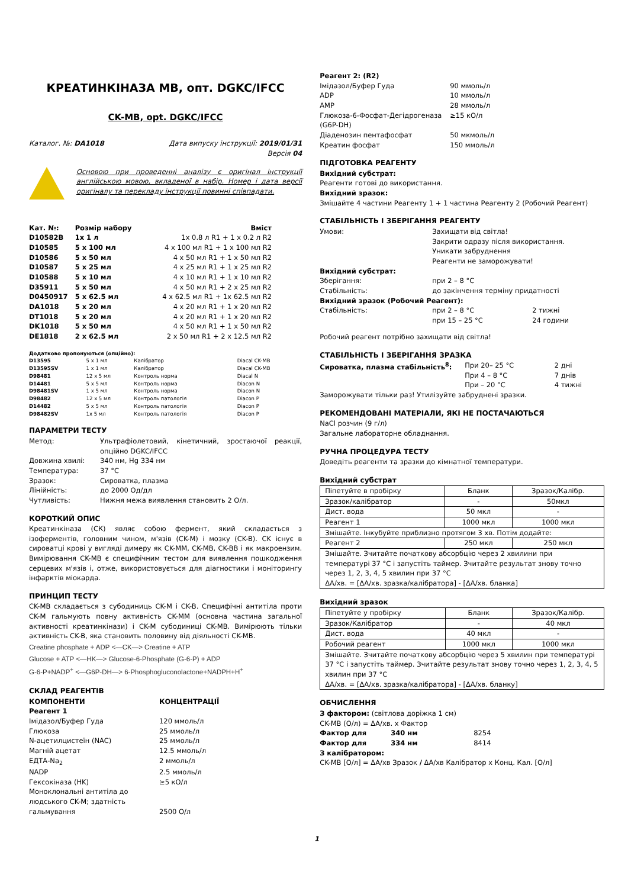КРЕАТИНКІНАЗА МВ, опт. DGKC/IFCC
CK-MB, opt. DGKC/IFCC
| Каталог. №: DA1018 | Дата випуску інструкції: 2019/01/31 Версія 04 |
Основою при проведенні аналізу є оригінал інструкції англійською мовою, вкладеної в набір. Номер і дата версії оригіналу та перекладу інструкції повинні співпадати.
| Кат. №: | Розмір набору | Вміст |
| --- | --- | --- |
| D10582B | 1x 1 л | 1x 0.8 л R1 + 1 x 0.2 л R2 |
| D10585 | 5 x 100 мл | 4 x 100 мл R1 + 1 x 100 мл R2 |
| D10586 | 5 x 50 мл | 4 x 50 мл R1 + 1 x 50 мл R2 |
| D10587 | 5 x 25 мл | 4 x 25 мл R1 + 1 x 25 мл R2 |
| D10588 | 5 x 10 мл | 4 x 10 мл R1 + 1 x 10 мл R2 |
| D35911 | 5 x 50 мл | 4 x 50 мл R1 + 2 x 25 мл R2 |
| D0450917 | 5 x 62.5 мл | 4 x 62.5 мл R1 + 1x 62.5 мл R2 |
| DA1018 | 5 x 20 мл | 4 x 20 мл R1 + 1 x 20 мл R2 |
| DT1018 | 5 x 20 мл | 4 x 20 мл R1 + 1 x 20 мл R2 |
| DK1018 | 5 x 50 мл | 4 x 50 мл R1 + 1 x 50 мл R2 |
| DE1818 | 2 x 62.5 мл | 2 x 50 мл R1 + 2 x 12.5 мл R2 |
| Додатково пропонуються (опційно): | | | |
| --- | --- | --- | --- |
| D13595 | 5 x 1 мл | Калібратор | Diacal CK-MB |
| D13595SV | 1 x 1 мл | Калібратор | Diacal CK-MB |
| D98481 | 12 x 5 мл | Контроль норма | Diacal N |
| D14481 | 5 x 5 мл | Контроль норма | Diacon N |
| D98481SV | 1 x 5 мл | Контроль норма | Diacon N |
| D98482 | 12 x 5 мл | Контроль патологія | Diacon P |
| D14482 | 5 x 5 мл | Контроль патологія | Diacon P |
| D98482SV | 1x 5 мл | Контроль патологія | Diacon P |
ПАРАМЕТРИ ТЕСТУ
| Метод: | Ультрафіолетовий, кінетичний, зростаючої реакції, опційно DGKC/IFCC |
| Довжина хвилі: | 340 нм, Hg 334 нм |
| Температура: | 37 °C |
| Зразок: | Сироватка, плазма |
| Лінійність: | до 2000 Од/дл |
| Чутливість: | Нижня межа виявлення становить 2 О/л. |
КОРОТКИЙ ОПИС
Креатинкіназа (СК) являє собою фермент, який складається з ізоферментів, головним чином, м'язів (CK-M) і мозку (CK-B). CK існує в сироватці крові у вигляді димеру як CK-MM, CK-MB, CK-BB і як макроензим. Вимірювання CK-MB є специфічним тестом для виявлення пошкодження серцевих м'язів і, отже, використовується для діагностики і моніторингу інфарктів міокарда.
ПРИНЦИП ТЕСТУ
CK-MB складається з субодиниць CK-M і CK-B. Специфічні антитіла проти CK-M гальмують повну активність CK-MM (основна частина загальної активності креатинкінази) і CK-M субодиниці CK-MB. Вимірюють тільки активність CK-B, яка становить половину від діяльності CK-MB.
Creatine phosphate + ADP <—CK—> Creatine + ATP
Glucose + ATP <—HK—> Glucose-6-Phosphate (G-6-P) + ADP
G-6-P+NADP<sup>+</sup> <—G6P-DH—> 6-Phosphogluconolactone+NADPH+H<sup>+</sup>
СКЛАД РЕАГЕНТІВ
| КОМПОНЕНТИ | КОНЦЕНТРАЦІЇ |
| --- | --- |
| Реагент 1 | |
| Імідазол/Буфер Гуда | 120 ммоль/л |
| Глюкоза | 25 ммоль/л |
| N-ацетилцистеїн (NAC) | 25 ммоль/л |
| Магній ацетат | 12.5 ммоль/л |
| ЕДТА-Na<sub>2</sub> | 2 ммоль/л |
| NADP | 2.5 ммоль/л |
| Гексокіназа (HK) | ≥5 кО/л |
| Моноклональні антитіла до людського CK-M; здатність гальмування | 2500 О/л |
| Реагент 2: (R2) | |
| --- | --- |
| Імідазол/Буфер Гуда | 90 ммоль/л |
| ADP | 10 ммоль/л |
| AMP | 28 ммоль/л |
| Глюкоза-6-Фосфат-Дегідрогеназа (G6P-DH) | ≥15 кО/л |
| Діаденозин пентафосфат | 50 мкмоль/л |
| Креатин фосфат | 150 ммоль/л |
ПІДГОТОВКА РЕАГЕНТУ
Вихідний субстрат:
Реагенти готові до використання.
Вихідний зразок:
Змішайте 4 частини Реагенту 1 + 1 частина Реагенту 2 (Робочий Реагент)
СТАБІЛЬНІСТЬ І ЗБЕРІГАННЯ РЕАГЕНТУ
| Умови: | Захищати від світла! Закрити одразу після використання. Уникати забруднення Реагенти не заморожувати! | |
| Вихідний субстрат: | | |
| Зберігання: | при 2 – 8 °C | |
| Стабільність: | до закінчення терміну придатності | |
| Вихідний зразок (Робочий Реагент): | | |
| Стабільність: | при 2 – 8 °C при 15 – 25 °C | 2 тижні 24 години |
Робочий реагент потрібно захищати від світла!
СТАБІЛЬНІСТЬ І ЗБЕРІГАННЯ ЗРАЗКА
| Сироватка, плазма стабільність<sup>8</sup>: | При 20– 25 °C При 4 – 8 °C При – 20 °C | 2 дні 7 днів 4 тижні |
Заморожувати тільки раз! Утилізуйте забруднені зразки.
РЕКОМЕНДОВАНІ МАТЕРІАЛИ, ЯКІ НЕ ПОСТАЧАЮТЬСЯ
NaCl розчин (9 г/л)
Загальне лабораторне обладнання.
РУЧНА ПРОЦЕДУРА ТЕСТУ
Доведіть реагенти та зразки до кімнатної температури.
Вихідний субстрат
| Піпетуйте в пробірку | Бланк | Зразок/Калібр. |
| Зразок/калібратор | - | 50мкл |
| Дист. вода | 50 мкл | - |
| Реагент 1 | 1000 мкл | 1000 мкл |
| Змішайте. Інкубуйте приблизно протягом 3 хв. Потім додайте: | | |
| Реагент 2 | 250 мкл | 250 мкл |
| Змішайте. Зчитайте початкову абсорбцію через 2 хвилини при температурі 37 °C і запустіть таймер. Зчитайте результат знову точно через 1, 2, 3, 4, 5 хвилин при 37 °C ΔA/хв. = [ΔA/хв. зразка/калібратора] - [ΔA/хв. бланка] | | |
Вихідний зразок
| Піпетуйте у пробірку | Бланк | Зразок/Калібр. |
| Зразок/Калібратор | - | 40 мкл |
| Дист. вода | 40 мкл | - |
| Робочий реагент | 1000 мкл | 1000 мкл |
| Змішайте. Зчитайте початкову абсорбцію через 5 хвилин при температурі 37 °C і запустіть таймер. Зчитайте результат знову точно через 1, 2, 3, 4, 5 хвилин при 37 °C ΔA/хв. = [ΔA/хв. зразка/калібратора] - [ΔA/хв. бланку] | | |
ОБЧИСЛЕННЯ
З фактором: (світлова доріжка 1 см)
CK-MB (О/л) = ΔA/хв. x Фактор
| Фактор для | 340 нм | 8254 |
| Фактор для | 334 нм | 8414 |
З калібратором:
CK-MB [О/л] = ΔA/хв Зразок / ΔA/хв Калібратор x Конц. Кал. [О/л]
1